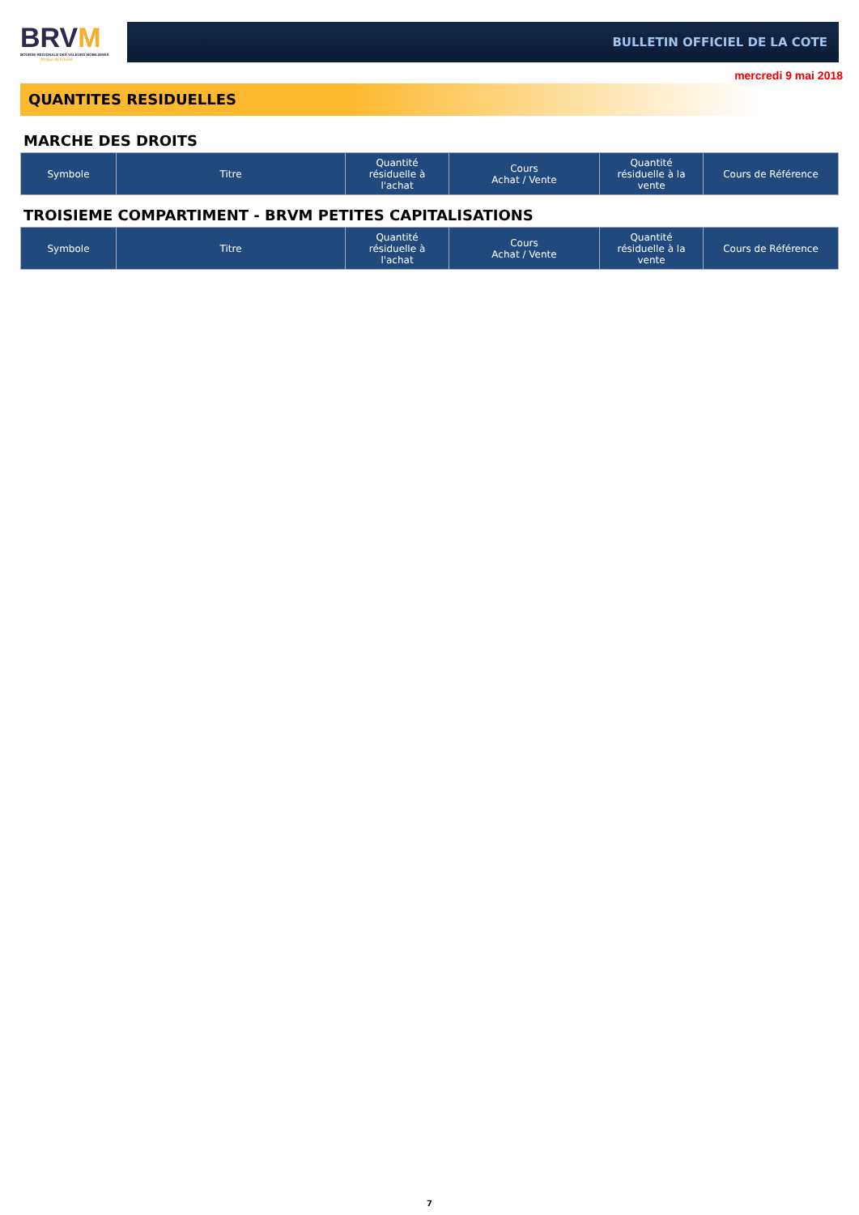BRVM
BOURSE REGIONALE DES VALEURS MOBILIERES
Afrique de l'Ouest
BULLETIN OFFICIEL DE LA COTE
mercredi 9 mai 2018
QUANTITES RESIDUELLES
MARCHE DES DROITS
| Symbole | Titre | Quantité résiduelle à l'achat | Cours Achat / Vente | Quantité résiduelle à la vente | Cours de Référence |
| --- | --- | --- | --- | --- | --- |
TROISIEME COMPARTIMENT - BRVM PETITES CAPITALISATIONS
| Symbole | Titre | Quantité résiduelle à l'achat | Cours Achat / Vente | Quantité résiduelle à la vente | Cours de Référence |
| --- | --- | --- | --- | --- | --- |
7